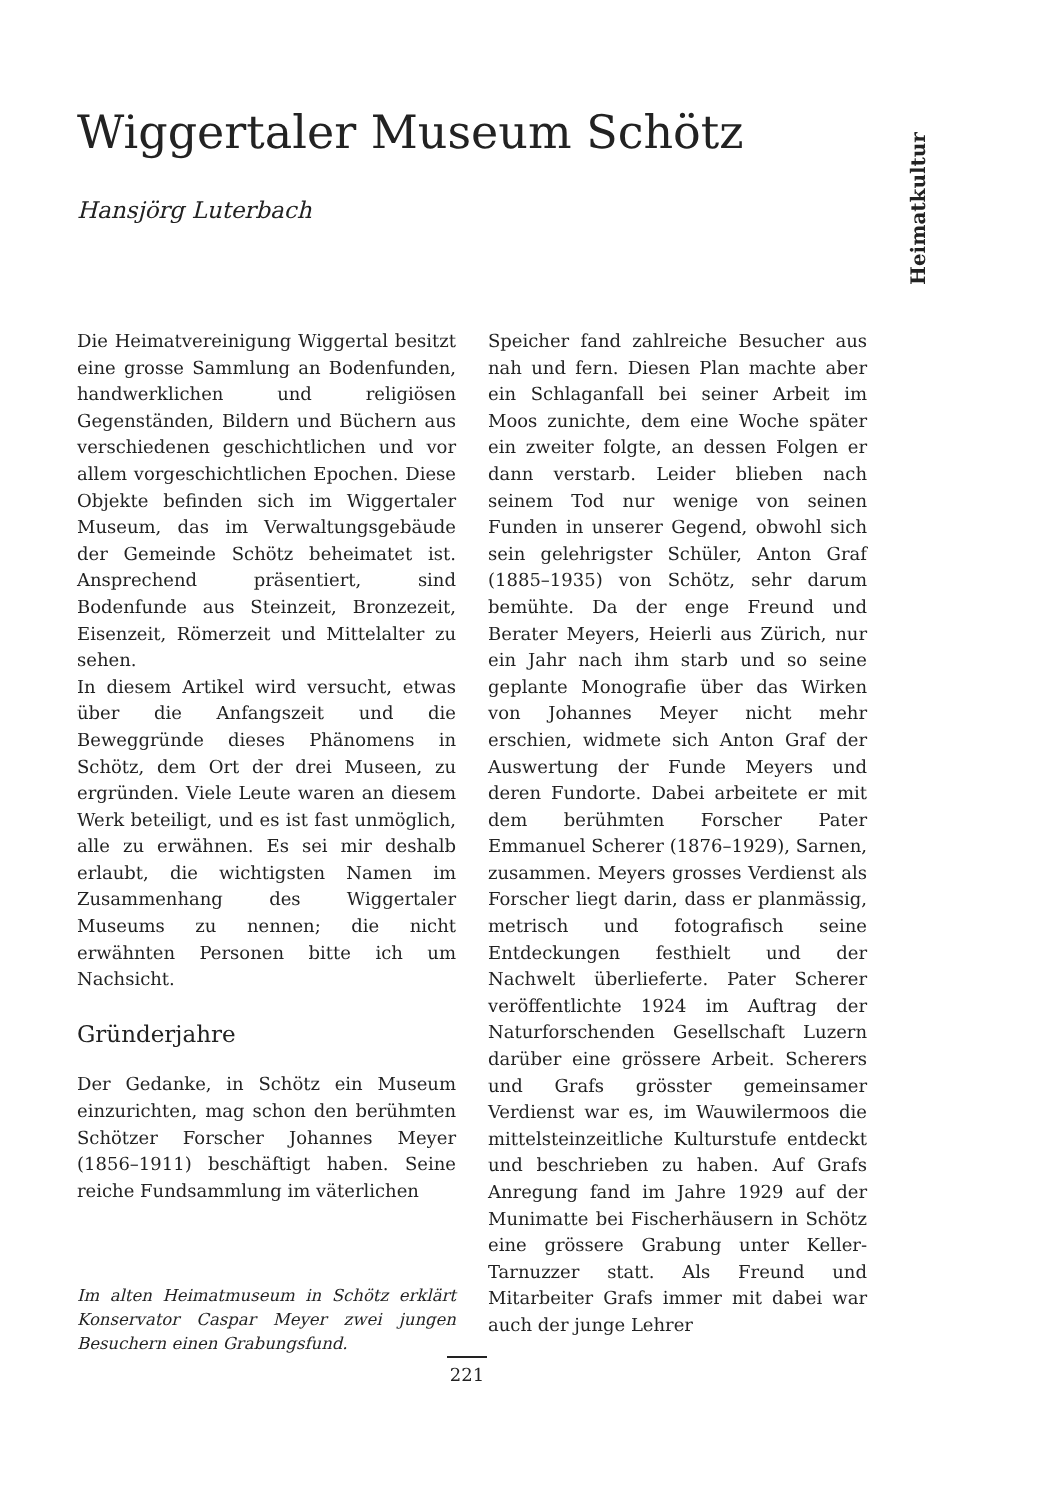Heimatkultur
Wiggertaler Museum Schötz
Hansjörg Luterbach
Die Heimatvereinigung Wiggertal besitzt eine grosse Sammlung an Bodenfunden, handwerklichen und religiösen Gegenständen, Bildern und Büchern aus verschiedenen geschichtlichen und vor allem vorgeschichtlichen Epochen. Diese Objekte befinden sich im Wiggertaler Museum, das im Verwaltungsgebäude der Gemeinde Schötz beheimatet ist. Ansprechend präsentiert, sind Bodenfunde aus Steinzeit, Bronzezeit, Eisenzeit, Römerzeit und Mittelalter zu sehen.
In diesem Artikel wird versucht, etwas über die Anfangszeit und die Beweggründe dieses Phänomens in Schötz, dem Ort der drei Museen, zu ergründen. Viele Leute waren an diesem Werk beteiligt, und es ist fast unmöglich, alle zu erwähnen. Es sei mir deshalb erlaubt, die wichtigsten Namen im Zusammenhang des Wiggertaler Museums zu nennen; die nicht erwähnten Personen bitte ich um Nachsicht.
Gründerjahre
Der Gedanke, in Schötz ein Museum einzurichten, mag schon den berühmten Schötzer Forscher Johannes Meyer (1856–1911) beschäftigt haben. Seine reiche Fundsammlung im väterlichen
Im alten Heimatmuseum in Schötz erklärt Konservator Caspar Meyer zwei jungen Besuchern einen Grabungsfund.
Speicher fand zahlreiche Besucher aus nah und fern. Diesen Plan machte aber ein Schlaganfall bei seiner Arbeit im Moos zunichte, dem eine Woche später ein zweiter folgte, an dessen Folgen er dann verstarb. Leider blieben nach seinem Tod nur wenige von seinen Funden in unserer Gegend, obwohl sich sein gelehrigster Schüler, Anton Graf (1885–1935) von Schötz, sehr darum bemühte. Da der enge Freund und Berater Meyers, Heierli aus Zürich, nur ein Jahr nach ihm starb und so seine geplante Monografie über das Wirken von Johannes Meyer nicht mehr erschien, widmete sich Anton Graf der Auswertung der Funde Meyers und deren Fundorte. Dabei arbeitete er mit dem berühmten Forscher Pater Emmanuel Scherer (1876–1929), Sarnen, zusammen. Meyers grosses Verdienst als Forscher liegt darin, dass er planmässig, metrisch und fotografisch seine Entdeckungen festhielt und der Nachwelt überlieferte. Pater Scherer veröffentlichte 1924 im Auftrag der Naturforschenden Gesellschaft Luzern darüber eine grössere Arbeit. Scherers und Grafs grösster gemeinsamer Verdienst war es, im Wauwilermoos die mittelsteinzeitliche Kulturstufe entdeckt und beschrieben zu haben. Auf Grafs Anregung fand im Jahre 1929 auf der Munimatte bei Fischerhäusern in Schötz eine grössere Grabung unter Keller-Tarnuzzer statt. Als Freund und Mitarbeiter Grafs immer mit dabei war auch der junge Lehrer
221